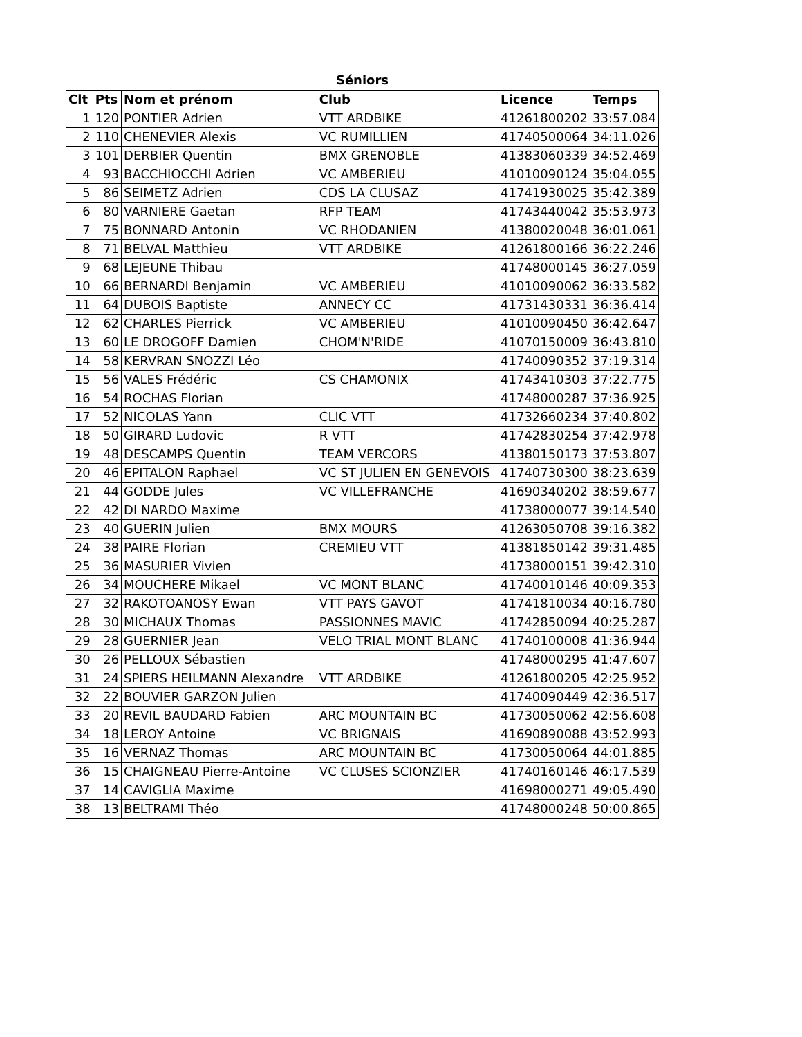Séniors
| Clt | Pts | Nom et prénom | Club | Licence | Temps |
| --- | --- | --- | --- | --- | --- |
| 1 | 120 | PONTIER Adrien | VTT ARDBIKE | 41261800202 | 33:57.084 |
| 2 | 110 | CHENEVIER Alexis | VC RUMILLIEN | 41740500064 | 34:11.026 |
| 3 | 101 | DERBIER Quentin | BMX GRENOBLE | 41383060339 | 34:52.469 |
| 4 | 93 | BACCHIOCCHI Adrien | VC AMBERIEU | 41010090124 | 35:04.055 |
| 5 | 86 | SEIMETZ Adrien | CDS LA CLUSAZ | 41741930025 | 35:42.389 |
| 6 | 80 | VARNIERE Gaetan | RFP TEAM | 41743440042 | 35:53.973 |
| 7 | 75 | BONNARD Antonin | VC RHODANIEN | 41380020048 | 36:01.061 |
| 8 | 71 | BELVAL Matthieu | VTT ARDBIKE | 41261800166 | 36:22.246 |
| 9 | 68 | LEJEUNE Thibau | | 41748000145 | 36:27.059 |
| 10 | 66 | BERNARDI Benjamin | VC AMBERIEU | 41010090062 | 36:33.582 |
| 11 | 64 | DUBOIS Baptiste | ANNECY CC | 41731430331 | 36:36.414 |
| 12 | 62 | CHARLES Pierrick | VC AMBERIEU | 41010090450 | 36:42.647 |
| 13 | 60 | LE DROGOFF Damien | CHOM'N'RIDE | 41070150009 | 36:43.810 |
| 14 | 58 | KERVRAN SNOZZI Léo | | 41740090352 | 37:19.314 |
| 15 | 56 | VALES Frédéric | CS CHAMONIX | 41743410303 | 37:22.775 |
| 16 | 54 | ROCHAS Florian | | 41748000287 | 37:36.925 |
| 17 | 52 | NICOLAS Yann | CLIC VTT | 41732660234 | 37:40.802 |
| 18 | 50 | GIRARD Ludovic | R VTT | 41742830254 | 37:42.978 |
| 19 | 48 | DESCAMPS Quentin | TEAM VERCORS | 41380150173 | 37:53.807 |
| 20 | 46 | EPITALON Raphael | VC ST JULIEN EN GENEVOIS | 41740730300 | 38:23.639 |
| 21 | 44 | GODDE Jules | VC VILLEFRANCHE | 41690340202 | 38:59.677 |
| 22 | 42 | DI NARDO Maxime | | 41738000077 | 39:14.540 |
| 23 | 40 | GUERIN Julien | BMX MOURS | 41263050708 | 39:16.382 |
| 24 | 38 | PAIRE Florian | CREMIEU VTT | 41381850142 | 39:31.485 |
| 25 | 36 | MASURIER Vivien | | 41738000151 | 39:42.310 |
| 26 | 34 | MOUCHERE Mikael | VC MONT BLANC | 41740010146 | 40:09.353 |
| 27 | 32 | RAKOTOANOSY Ewan | VTT PAYS GAVOT | 41741810034 | 40:16.780 |
| 28 | 30 | MICHAUX Thomas | PASSIONNES MAVIC | 41742850094 | 40:25.287 |
| 29 | 28 | GUERNIER Jean | VELO TRIAL MONT BLANC | 41740100008 | 41:36.944 |
| 30 | 26 | PELLOUX Sébastien | | 41748000295 | 41:47.607 |
| 31 | 24 | SPIERS HEILMANN Alexandre | VTT ARDBIKE | 41261800205 | 42:25.952 |
| 32 | 22 | BOUVIER GARZON Julien | | 41740090449 | 42:36.517 |
| 33 | 20 | REVIL BAUDARD Fabien | ARC MOUNTAIN BC | 41730050062 | 42:56.608 |
| 34 | 18 | LEROY Antoine | VC BRIGNAIS | 41690890088 | 43:52.993 |
| 35 | 16 | VERNAZ Thomas | ARC MOUNTAIN BC | 41730050064 | 44:01.885 |
| 36 | 15 | CHAIGNEAU Pierre-Antoine | VC CLUSES SCIONZIER | 41740160146 | 46:17.539 |
| 37 | 14 | CAVIGLIA Maxime | | 41698000271 | 49:05.490 |
| 38 | 13 | BELTRAMI Théo | | 41748000248 | 50:00.865 |